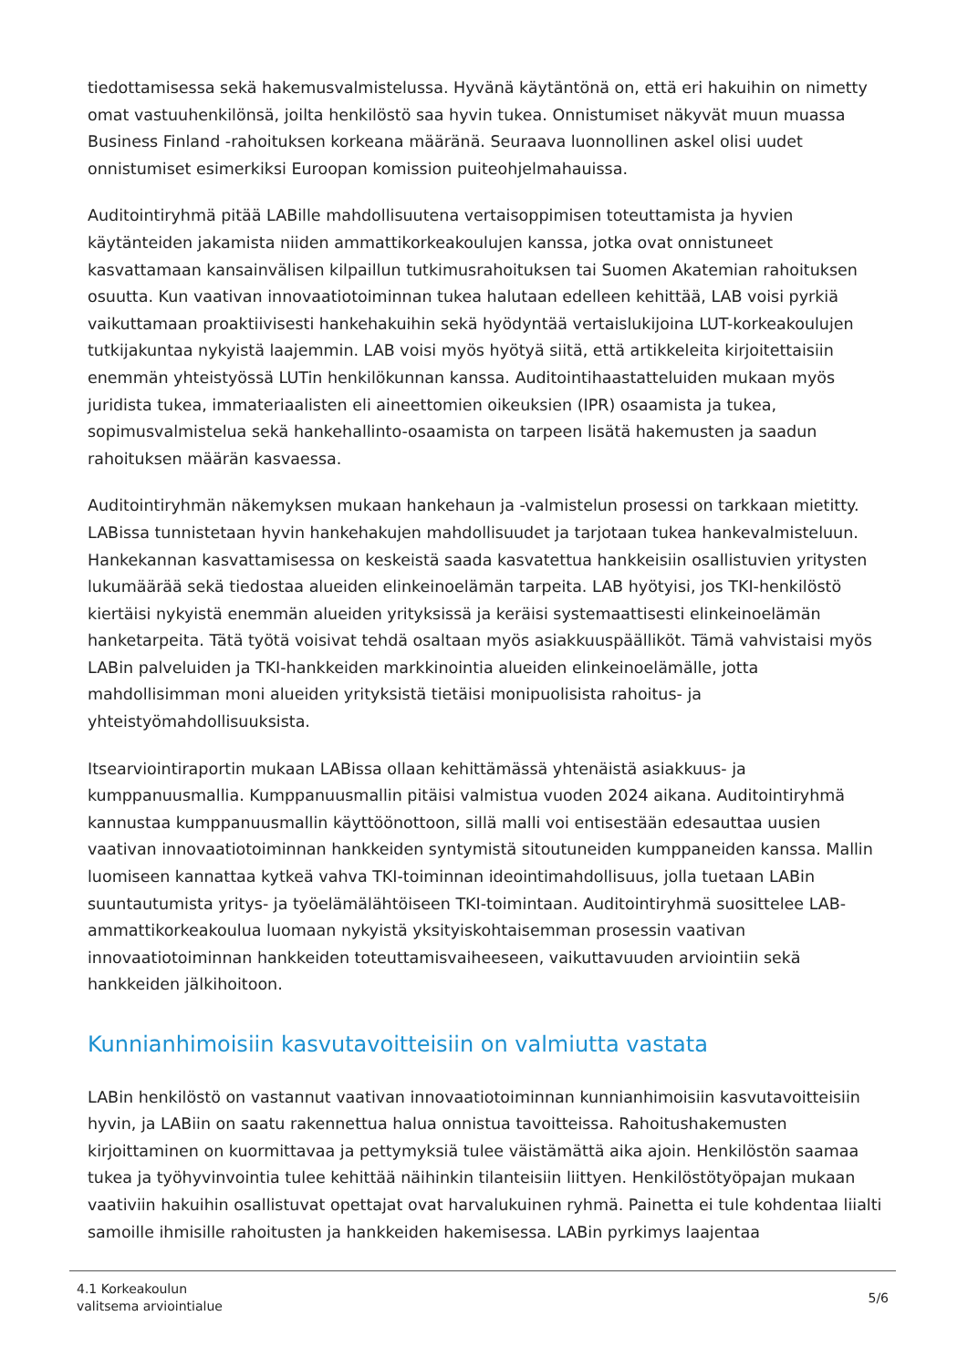tiedottamisessa sekä hakemusvalmistelussa. Hyvänä käytäntönä on, että eri hakuihin on nimetty omat vastuuhenkilönsä, joilta henkilöstö saa hyvin tukea. Onnistumiset näkyvät muun muassa Business Finland -rahoituksen korkeana määränä. Seuraava luonnollinen askel olisi uudet onnistumiset esimerkiksi Euroopan komission puiteohjelmahauissa.
Auditointiryhmä pitää LABille mahdollisuutena vertaisoppimisen toteuttamista ja hyvien käytänteiden jakamista niiden ammattikorkeakoulujen kanssa, jotka ovat onnistuneet kasvattamaan kansainvälisen kilpaillun tutkimusrahoituksen tai Suomen Akatemian rahoituksen osuutta. Kun vaativan innovaatiotoiminnan tukea halutaan edelleen kehittää, LAB voisi pyrkiä vaikuttamaan proaktiivisesti hankehakuihin sekä hyödyntää vertaislukijoina LUT-korkeakoulujen tutkijakuntaa nykyistä laajemmin. LAB voisi myös hyötyä siitä, että artikkeleita kirjoitettaisiin enemmän yhteistyössä LUTin henkilökunnan kanssa. Auditointihaastatteluiden mukaan myös juridista tukea, immateriaalisten eli aineettomien oikeuksien (IPR) osaamista ja tukea, sopimusvalmistelua sekä hankehallinto-osaamista on tarpeen lisätä hakemusten ja saadun rahoituksen määrän kasvaessa.
Auditointiryhmän näkemyksen mukaan hankehaun ja -valmistelun prosessi on tarkkaan mietitty. LABissa tunnistetaan hyvin hankehakujen mahdollisuudet ja tarjotaan tukea hankevalmisteluun. Hankekannan kasvattamisessa on keskeistä saada kasvatettua hankkeisiin osallistuvien yritysten lukumäärää sekä tiedostaa alueiden elinkeinoelämän tarpeita. LAB hyötyisi, jos TKI-henkilöstö kiertäisi nykyistä enemmän alueiden yrityksissä ja keräisi systemaattisesti elinkeinoelämän hanketarpeita. Tätä työtä voisivat tehdä osaltaan myös asiakkuuspäälliköt. Tämä vahvistaisi myös LABin palveluiden ja TKI-hankkeiden markkinointia alueiden elinkeinoelämälle, jotta mahdollisimman moni alueiden yrityksistä tietäisi monipuolisista rahoitus- ja yhteistyömahdollisuuksista.
Itsearviointiraportin mukaan LABissa ollaan kehittämässä yhtenäistä asiakkuus- ja kumppanuusmallia. Kumppanuusmallin pitäisi valmistua vuoden 2024 aikana. Auditointiryhmä kannustaa kumppanuusmallin käyttöönottoon, sillä malli voi entisestään edesauttaa uusien vaativan innovaatiotoiminnan hankkeiden syntymistä sitoutuneiden kumppaneiden kanssa. Mallin luomiseen kannattaa kytkeä vahva TKI-toiminnan ideointimahdollisuus, jolla tuetaan LABin suuntautumista yritys- ja työelämälähtöiseen TKI-toimintaan. Auditointiryhmä suosittelee LAB-ammattikorkeakoulua luomaan nykyistä yksityiskohtaisemman prosessin vaativan innovaatiotoiminnan hankkeiden toteuttamisvaiheeseen, vaikuttavuuden arviointiin sekä hankkeiden jälkihoitoon.
Kunnianhimoisiin kasvutavoitteisiin on valmiutta vastata
LABin henkilöstö on vastannut vaativan innovaatiotoiminnan kunnianhimoisiin kasvutavoitteisiin hyvin, ja LABiin on saatu rakennettua halua onnistua tavoitteissa. Rahoitushakemusten kirjoittaminen on kuormittavaa ja pettymyksiä tulee väistämättä aika ajoin. Henkilöstön saamaa tukea ja työhyvinvointia tulee kehittää näihinkin tilanteisiin liittyen. Henkilöstötyöpajan mukaan vaativiin hakuihin osallistuvat opettajat ovat harvalukuinen ryhmä. Painetta ei tule kohdentaa liialti samoille ihmisille rahoitusten ja hankkeiden hakemisessa. LABin pyrkimys laajentaa
4.1 Korkeakoulun
valitsema arviointialue
5/6